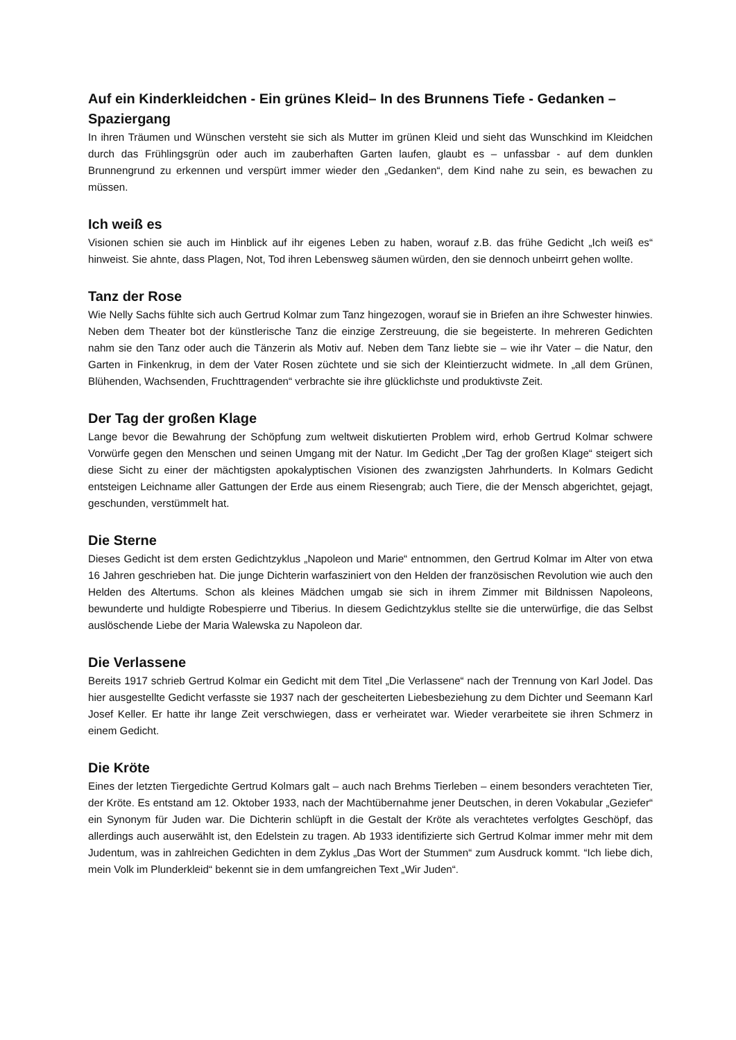Auf ein Kinderkleidchen - Ein grünes Kleid– In des Brunnens Tiefe - Gedanken – Spaziergang
In ihren Träumen und Wünschen versteht sie sich als Mutter im grünen Kleid und sieht das Wunschkind im Kleidchen durch das Frühlingsgrün oder auch im zauberhaften Garten laufen, glaubt es – unfassbar - auf dem dunklen Brunnengrund zu erkennen und verspürt immer wieder den „Gedanken“, dem Kind nahe zu sein, es bewachen zu müssen.
Ich weiß es
Visionen schien sie auch im Hinblick auf ihr eigenes Leben zu haben, worauf z.B. das frühe Gedicht „Ich weiß es“ hinweist. Sie ahnte, dass Plagen, Not, Tod ihren Lebensweg säumen würden, den sie dennoch unbeirrt gehen wollte.
Tanz der Rose
Wie Nelly Sachs fühlte sich auch Gertrud Kolmar zum Tanz hingezogen, worauf sie in Briefen an ihre Schwester hinwies. Neben dem Theater bot der künstlerische Tanz die einzige Zerstreuung, die sie begeisterte. In mehreren Gedichten nahm sie den Tanz oder auch die Tänzerin als Motiv auf. Neben dem Tanz liebte sie – wie ihr Vater – die Natur, den Garten in Finkenkrug, in dem der Vater Rosen züchtete und sie sich der Kleintierzucht widmete. In „all dem Grünen, Blühenden, Wachsenden, Fruchttragenden“ verbrachte sie ihre glücklichste und produktivste Zeit.
Der Tag der großen Klage
Lange bevor die Bewahrung der Schöpfung zum weltweit diskutierten Problem wird, erhob Gertrud Kolmar schwere Vorwürfe gegen den Menschen und seinen Umgang mit der Natur. Im Gedicht „Der Tag der großen Klage“ steigert sich diese Sicht zu einer der mächtigsten apokalyptischen Visionen des zwanzigsten Jahrhunderts. In Kolmars Gedicht entsteigen Leichname aller Gattungen der Erde aus einem Riesengrab; auch Tiere, die der Mensch abgerichtet, gejagt, geschunden, verstümmelt hat.
Die Sterne
Dieses Gedicht ist dem ersten Gedichtzyklus „Napoleon und Marie“ entnommen, den Gertrud Kolmar im Alter von etwa 16 Jahren geschrieben hat. Die junge Dichterin warfasziniert von den Helden der französischen Revolution wie auch den Helden des Altertums. Schon als kleines Mädchen umgab sie sich in ihrem Zimmer mit Bildnissen Napoleons, bewunderte und huldigte Robespierre und Tiberius. In diesem Gedichtzyklus stellte sie die unterwürfige, die das Selbst auslöschende Liebe der Maria Walewska zu Napoleon dar.
Die Verlassene
Bereits 1917 schrieb Gertrud Kolmar ein Gedicht mit dem Titel „Die Verlassene“ nach der Trennung von Karl Jodel. Das hier ausgestellte Gedicht verfasste sie 1937 nach der gescheiterten Liebesbeziehung zu dem Dichter und Seemann Karl Josef Keller. Er hatte ihr lange Zeit verschwiegen, dass er verheiratet war. Wieder verarbeitete sie ihren Schmerz in einem Gedicht.
Die Kröte
Eines der letzten Tiergedichte Gertrud Kolmars galt – auch nach Brehms Tierleben – einem besonders verachteten Tier, der Kröte. Es entstand am 12. Oktober 1933, nach der Machtübernahme jener Deutschen, in deren Vokabular „Geziefer“ ein Synonym für Juden war. Die Dichterin schlüpft in die Gestalt der Kröte als verachtetes verfolgtes Geschöpf, das allerdings auch auserwählt ist, den Edelstein zu tragen. Ab 1933 identifizierte sich Gertrud Kolmar immer mehr mit dem Judentum, was in zahlreichen Gedichten in dem Zyklus „Das Wort der Stummen“ zum Ausdruck kommt. “Ich liebe dich, mein Volk im Plunderkleid“ bekennt sie in dem umfangreichen Text „Wir Juden“.